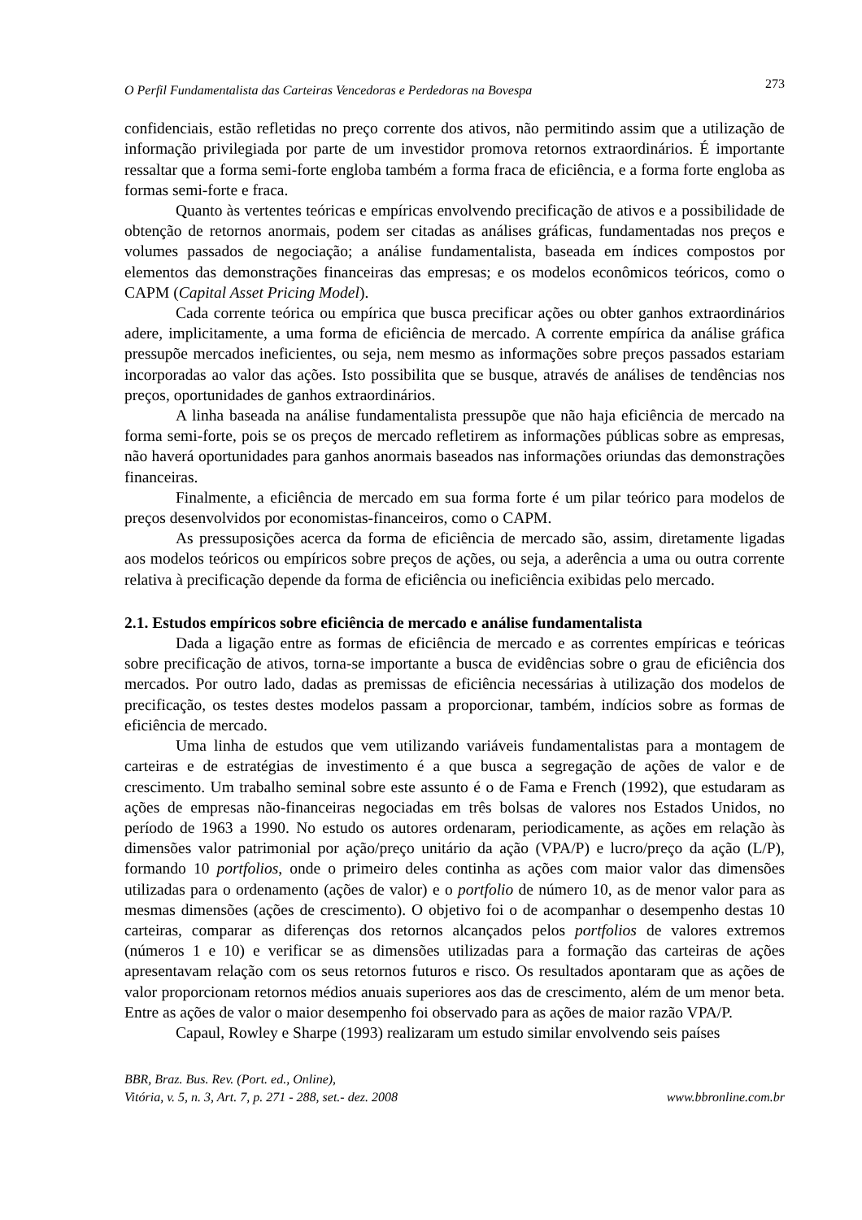O Perfil Fundamentalista das Carteiras Vencedoras e Perdedoras na Bovespa 273
confidenciais, estão refletidas no preço corrente dos ativos, não permitindo assim que a utilização de informação privilegiada por parte de um investidor promova retornos extraordinários. É importante ressaltar que a forma semi-forte engloba também a forma fraca de eficiência, e a forma forte engloba as formas semi-forte e fraca.
Quanto às vertentes teóricas e empíricas envolvendo precificação de ativos e a possibilidade de obtenção de retornos anormais, podem ser citadas as análises gráficas, fundamentadas nos preços e volumes passados de negociação; a análise fundamentalista, baseada em índices compostos por elementos das demonstrações financeiras das empresas; e os modelos econômicos teóricos, como o CAPM (Capital Asset Pricing Model).
Cada corrente teórica ou empírica que busca precificar ações ou obter ganhos extraordinários adere, implicitamente, a uma forma de eficiência de mercado. A corrente empírica da análise gráfica pressupõe mercados ineficientes, ou seja, nem mesmo as informações sobre preços passados estariam incorporadas ao valor das ações. Isto possibilita que se busque, através de análises de tendências nos preços, oportunidades de ganhos extraordinários.
A linha baseada na análise fundamentalista pressupõe que não haja eficiência de mercado na forma semi-forte, pois se os preços de mercado refletirem as informações públicas sobre as empresas, não haverá oportunidades para ganhos anormais baseados nas informações oriundas das demonstrações financeiras.
Finalmente, a eficiência de mercado em sua forma forte é um pilar teórico para modelos de preços desenvolvidos por economistas-financeiros, como o CAPM.
As pressuposições acerca da forma de eficiência de mercado são, assim, diretamente ligadas aos modelos teóricos ou empíricos sobre preços de ações, ou seja, a aderência a uma ou outra corrente relativa à precificação depende da forma de eficiência ou ineficiência exibidas pelo mercado.
2.1. Estudos empíricos sobre eficiência de mercado e análise fundamentalista
Dada a ligação entre as formas de eficiência de mercado e as correntes empíricas e teóricas sobre precificação de ativos, torna-se importante a busca de evidências sobre o grau de eficiência dos mercados. Por outro lado, dadas as premissas de eficiência necessárias à utilização dos modelos de precificação, os testes destes modelos passam a proporcionar, também, indícios sobre as formas de eficiência de mercado.
Uma linha de estudos que vem utilizando variáveis fundamentalistas para a montagem de carteiras e de estratégias de investimento é a que busca a segregação de ações de valor e de crescimento. Um trabalho seminal sobre este assunto é o de Fama e French (1992), que estudaram as ações de empresas não-financeiras negociadas em três bolsas de valores nos Estados Unidos, no período de 1963 a 1990. No estudo os autores ordenaram, periodicamente, as ações em relação às dimensões valor patrimonial por ação/preço unitário da ação (VPA/P) e lucro/preço da ação (L/P), formando 10 portfolios, onde o primeiro deles continha as ações com maior valor das dimensões utilizadas para o ordenamento (ações de valor) e o portfolio de número 10, as de menor valor para as mesmas dimensões (ações de crescimento). O objetivo foi o de acompanhar o desempenho destas 10 carteiras, comparar as diferenças dos retornos alcançados pelos portfolios de valores extremos (números 1 e 10) e verificar se as dimensões utilizadas para a formação das carteiras de ações apresentavam relação com os seus retornos futuros e risco. Os resultados apontaram que as ações de valor proporcionam retornos médios anuais superiores aos das de crescimento, além de um menor beta. Entre as ações de valor o maior desempenho foi observado para as ações de maior razão VPA/P.
Capaul, Rowley e Sharpe (1993) realizaram um estudo similar envolvendo seis países
BBR, Braz. Bus. Rev. (Port. ed., Online),
Vitória, v. 5, n. 3, Art. 7, p. 271 - 288, set.- dez. 2008 www.bbronline.com.br